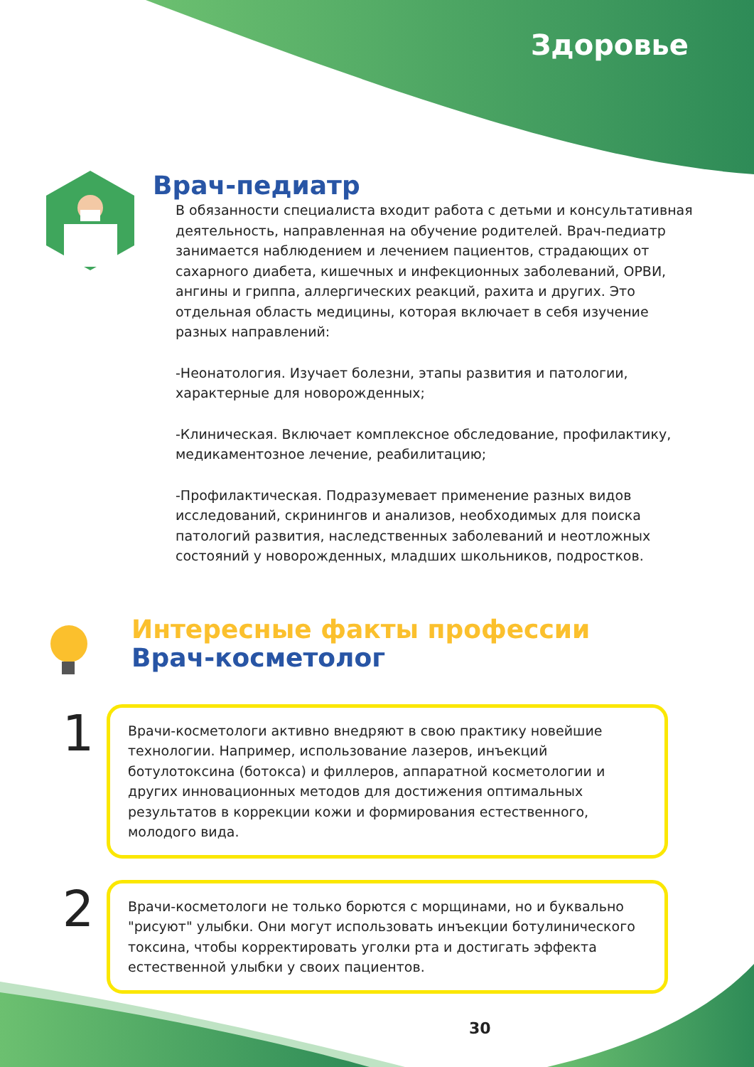Здоровье
Врач-педиатр
В обязанности специалиста входит работа с детьми и консультативная деятельность, направленная на обучение родителей. Врач-педиатр занимается наблюдением и лечением пациентов, страдающих от сахарного диабета, кишечных и инфекционных заболеваний, ОРВИ, ангины и гриппа, аллергических реакций, рахита и других. Это отдельная область медицины, которая включает в себя изучение разных направлений:
-Неонатология. Изучает болезни, этапы развития и патологии, характерные для новорожденных;
-Клиническая. Включает комплексное обследование, профилактику, медикаментозное лечение, реабилитацию;
-Профилактическая. Подразумевает применение разных видов исследований, скринингов и анализов, необходимых для поиска патологий развития, наследственных заболеваний и неотложных состояний у новорожденных, младших школьников, подростков.
Интересные факты профессии
Врач-косметолог
1
Врачи-косметологи активно внедряют в свою практику новейшие технологии. Например, использование лазеров, инъекций ботулотоксина (ботокса) и филлеров, аппаратной косметологии и других инновационных методов для достижения оптимальных результатов в коррекции кожи и формирования естественного, молодого вида.
2
Врачи-косметологи не только борются с морщинами, но и буквально "рисуют" улыбки. Они могут использовать инъекции ботулинического токсина, чтобы корректировать уголки рта и достигать эффекта естественной улыбки у своих пациентов.
30